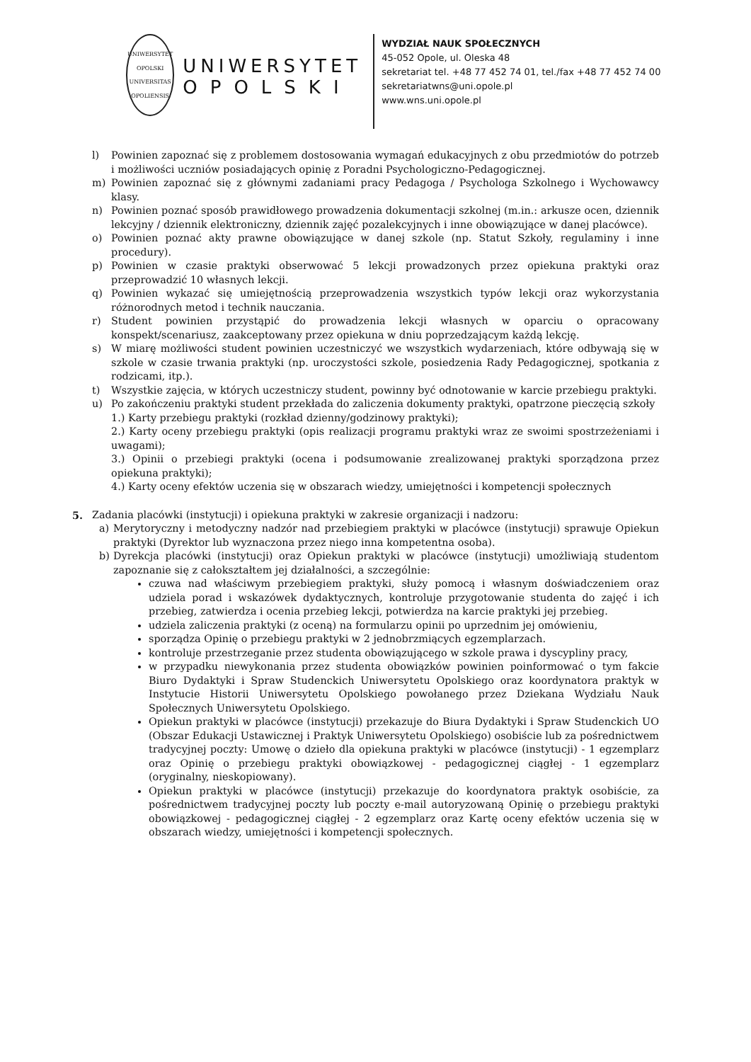UNIWERSYTET OPOLSKI
UNIVERSITAS OPOLIENSIS
UNIWERSYTET
OPOLSKI
WYDZIAŁ NAUK SPOŁECZNYCH
45-052 Opole, ul. Oleska 48
sekretariat tel. +48 77 452 74 01, tel./fax +48 77 452 74 00
sekretariatwns@uni.opole.pl
www.wns.uni.opole.pl
l) Powinien zapoznać się z problemem dostosowania wymagań edukacyjnych z obu przedmiotów do potrzeb i możliwości uczniów posiadających opinię z Poradni Psychologiczno-Pedagogicznej.
m) Powinien zapoznać się z głównymi zadaniami pracy Pedagoga / Psychologa Szkolnego i Wychowawcy klasy.
n) Powinien poznać sposób prawidłowego prowadzenia dokumentacji szkolnej (m.in.: arkusze ocen, dziennik lekcyjny / dziennik elektroniczny, dziennik zajęć pozalekcyjnych i inne obowiązujące w danej placówce).
o) Powinien poznać akty prawne obowiązujące w danej szkole (np. Statut Szkoły, regulaminy i inne procedury).
p) Powinien w czasie praktyki obserwować 5 lekcji prowadzonych przez opiekuna praktyki oraz przeprowadzić 10 własnych lekcji.
q) Powinien wykazać się umiejętnością przeprowadzenia wszystkich typów lekcji oraz wykorzystania różnorodnych metod i technik nauczania.
r) Student powinien przystąpić do prowadzenia lekcji własnych w oparciu o opracowany konspekt/scenariusz, zaakceptowany przez opiekuna w dniu poprzedzającym każdą lekcję.
s) W miarę możliwości student powinien uczestniczyć we wszystkich wydarzeniach, które odbywają się w szkole w czasie trwania praktyki (np. uroczystości szkole, posiedzenia Rady Pedagogicznej, spotkania z rodzicami, itp.).
t) Wszystkie zajęcia, w których uczestniczy student, powinny być odnotowanie w karcie przebiegu praktyki.
u) Po zakończeniu praktyki student przekłada do zaliczenia dokumenty praktyki, opatrzone pieczęcią szkoły
1.) Karty przebiegu praktyki (rozkład dzienny/godzinowy praktyki);
2.) Karty oceny przebiegu praktyki (opis realizacji programu praktyki wraz ze swoimi spostrzeżeniami i uwagami);
3.) Opinii o przebiegi praktyki (ocena i podsumowanie zrealizowanej praktyki sporządzona przez opiekuna praktyki);
4.) Karty oceny efektów uczenia się w obszarach wiedzy, umiejętności i kompetencji społecznych
5. Zadania placówki (instytucji) i opiekuna praktyki w zakresie organizacji i nadzoru:
a) Merytoryczny i metodyczny nadzór nad przebiegiem praktyki w placówce (instytucji) sprawuje Opiekun praktyki (Dyrektor lub wyznaczona przez niego inna kompetentna osoba).
b) Dyrekcja placówki (instytucji) oraz Opiekun praktyki w placówce (instytucji) umożliwiają studentom zapoznanie się z całokształtem jej działalności, a szczególnie:
czuwa nad właściwym przebiegiem praktyki, służy pomocą i własnym doświadczeniem oraz udziela porad i wskazówek dydaktycznych, kontroluje przygotowanie studenta do zajęć i ich przebieg, zatwierdza i ocenia przebieg lekcji, potwierdza na karcie praktyki jej przebieg.
udziela zaliczenia praktyki (z oceną) na formularzu opinii po uprzednim jej omówieniu,
sporządza Opinię o przebiegu praktyki w 2 jednobrzmiących egzemplarzach.
kontroluje przestrzeganie przez studenta obowiązującego w szkole prawa i dyscypliny pracy,
w przypadku niewykonania przez studenta obowiązków powinien poinformować o tym fakcie Biuro Dydaktyki i Spraw Studenckich Uniwersytetu Opolskiego oraz koordynatora praktyk w Instytucie Historii Uniwersytetu Opolskiego powołanego przez Dziekana Wydziału Nauk Społecznych Uniwersytetu Opolskiego.
Opiekun praktyki w placówce (instytucji) przekazuje do Biura Dydaktyki i Spraw Studenckich UO (Obszar Edukacji Ustawicznej i Praktyk Uniwersytetu Opolskiego) osobiście lub za pośrednictwem tradycyjnej poczty: Umowę o dzieło dla opiekuna praktyki w placówce (instytucji) - 1 egzemplarz oraz Opinię o przebiegu praktyki obowiązkowej - pedagogicznej ciągłej - 1 egzemplarz (oryginalny, nieskopiowany).
Opiekun praktyki w placówce (instytucji) przekazuje do koordynatora praktyk osobiście, za pośrednictwem tradycyjnej poczty lub poczty e-mail autoryzowaną Opinię o przebiegu praktyki obowiązkowej - pedagogicznej ciągłej - 2 egzemplarz oraz Kartę oceny efektów uczenia się w obszarach wiedzy, umiejętności i kompetencji społecznych.